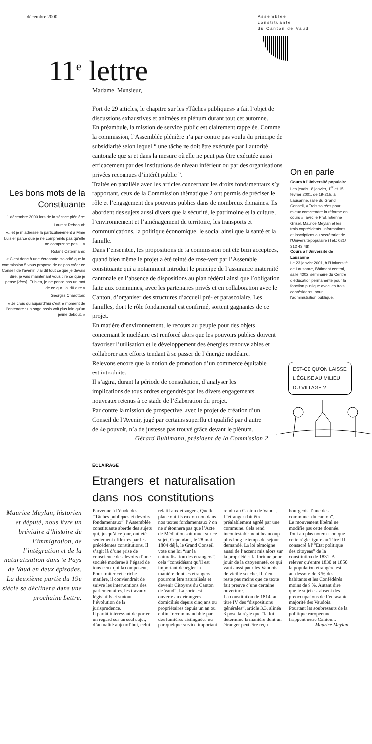décembre 2000
Assemblée
constituante
du Canton de Vaud
11<sup>e</sup> lettre
Les bons mots de la Constituante
1 décembre 2000 lors de la séance plénière:
Laurent Rebeaud:
«...et je m’adresse là particulièrement à Mme Luisier parce que je ne comprends pas qu’elle ne comprenne pas ... »
Roland Ostermann:
« C’est donc à une écrasante majorité que la commission 5 vous propose de ne pas créer ce Conseil de l’avenir. J’ai dit tout ce que je devais dire, je vais maintenant vous dire ce que je pense [rires]. Et bien, je ne pense pas un mot de ce que j’ai dû dire.»
Georges Charotton:
« Je crois qu’aujourd’hui c’est le moment de l’entendre : un sage assis voit plus loin qu’un jeune debout. »
Madame, Monsieur,
Fort de 29 articles, le chapitre sur les «Tâches publiques» a fait l’objet de discussions exhaustives et animées en plénum durant tout cet automne.
En préambule, la mission de service public est clairement rappelée. Comme la commission, l’Assemblée plénière n’a par contre pas voulu du principe de subsidiarité selon lequel “ une tâche ne doit être exécutée par l’autorité cantonale que si et dans la mesure où elle ne peut pas être exécutée aussi efficacement par des institutions de niveau inférieur ou par des organisations privées reconnues d’intérêt public ”.
Traités en parallèle avec les articles concernant les droits fondamentaux s’y rapportant, ceux de la Commission thématique 2 ont permis de préciser le rôle et l’engagement des pouvoirs publics dans de nombreux domaines. Ils abordent des sujets aussi divers que la sécurité, le patrimoine et la culture, l’environnement et l’aménagement du territoire, les transports et communications, la politique économique, le social ainsi que la santé et la famille.
Dans l’ensemble, les propositions de la commission ont été bien acceptées, quand bien même le projet a été teinté de rose-vert par l’Assemble constituante qui a notamment introduit le principe de l’assurance maternité cantonale en l’absence de dispositions au plan fédéral ainsi que l’obligation faite aux communes, avec les partenaires privés et en collaboration avec le Canton, d’organiser des structures d’accueil pré- et parascolaire. Les familles, dont le rôle fondamental est confirmé, sortent gagnantes de ce projet.
En matière d’environnement, le recours au peuple pour des objets concernant le nucléaire est renforcé alors que les pouvoirs publics doivent favoriser l’utilisation et le développement des énergies renouvelables et collaborer aux efforts tendant à se passer de l’énergie nucléaire.
EST-CE QU'ON LAISSE L'ÉGLISE AU MILIEU DU VILLAGE ?...
Relevons encore que la notion de promotion d’un commerce équitable est introduite.
Il s’agira, durant la période de consultation, d’analyser les implications de tous ordres engendrés par les divers engagements nouveaux retenus à ce stade de l’élaboration du projet.
Par contre la mission de prospective, avec le projet de création d’un Conseil de l’Avenir, jugé par certains superflu et qualifié par d’autre de 4e pouvoir, n’a de justesse pas trouvé grâce devant le plénum.
Gérard Buhlmann, président de la Commission 2
On en parle
Cours à l’Université populaire
Les jeudis 18 janvier, 1<sup>er</sup> et 15 février 2001, de 19-21h, à Lausanne, salle du Grand Conseil, « Trois soirées pour mieux comprendre la réforme en cours », avec le Prof. Etienne Grisel, Maurice Meylan et les trois coprésidents. Informations et inscriptions au secrétariat de l’Université populaire (Tél.: 021/ 312 43 48).
Cours à l’Université de Lausanne
Le 23 janvier 2001, à l’Université de Lausanne, Bâtiment central, salle 4202, séminaire du Centre d’éducation permanente pour la fonction publique avec les trois coprésidents, pour l’administration publique.
ECLAIRAGE
Etrangers et naturalisation
dans nos constitutions
Maurice Meylan, historien et député, nous livre un bréviaire d’histoire de l’immigration, de l’intégration et de la naturalisation dans le Pays de Vaud en deux épisodes. La deuxième partie du 19e siècle se déclinera dans une prochaine Lettre.
Parvenue à l’étude des “Tâches publiques et devoirs fondamentaux”, l’Assemblée constituante aborde des sujets qui, jusqu’à ce jour, ont été seulement effleurés par les précédentes constitutions. Il s’agit là d’une prise de conscience des devoirs d’une société moderne à l’égard de tous ceux qui la composent. Pour traiter cette riche matière, il conviendrait de suivre les interventions des parlementaires, les travaux législatifs et surtout l’évolution de la jurisprudence.
Il paraît intéressant de porter un regard sur un seul sujet, d’actualité aujourd’hui, celui relatif aux étrangers. Quelle place ont-ils eux ou non dans nos textes fondamentaux ? on ne s’étonnera pas que l’Acte de Médiation soit muet sur ce sujet. Cependant, le 28 mai 1804 déjà, le Grand Conseil vote une loi “sur la naturalisation des étrangers”, cela “considérant qu’il est important de régler la manière dont les étrangers pourront être naturalisés et devenir Citoyens du Canton de Vaud”. La porte est ouverte aux étrangers domiciliés depuis cinq ans ou propriétaires depuis un an ou enfin “recom-mandable par des lumières distinguées ou par quelque service important rendu au Canton de Vaud“. L’étranger doit être préalablement agréé par une commune. Cela rend incontestablement beaucoup plus long le temps de séjour demandé. La loi témoigne aussi de l’accent mis alors sur la propriété et la fortune pour jouir de la citoyenneté, ce qui vaut aussi pour les Vaudois de vieille souche. Il n’en reste pas moins que ce texte fait preuve d’une certaine ouverture.
La constitution de 1814, au titre IV des “dispositions générales”, article 3.3, alinéa 3 pose la règle que “la loi détermine la manière dont un étranger peut être reçu bourgeois d’une des communes du canton”.
Le mouvement libéral ne modifie pas cette donnée. Tout au plus notera-t-on que cette règle figure au Titre III consacré à l’“Etat politique des citoyens” de la constitution de 1831. A relever qu’entre 1830 et 1850 la population étrangère est au-dessous de 3 % des habitants et les Confédérés moins de 9 %. Autant dire que le sujet est absent des préoccupations de l’écrasante majorité des Vaudois. Pourtant les soubresauts de la politique européenne frappent notre Canton...
Maurice Meylan